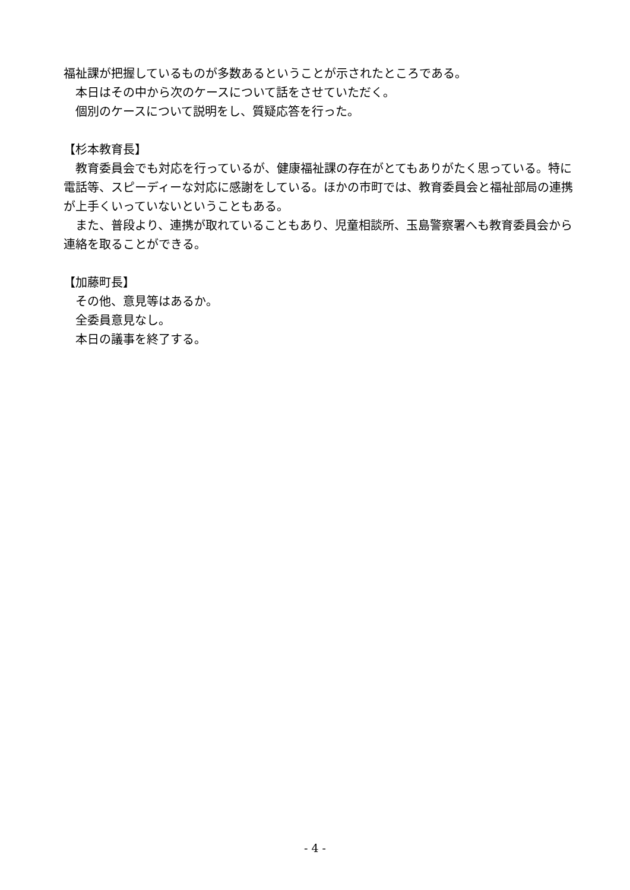福祉課が把握しているものが多数あるということが示されたところである。
　本日はその中から次のケースについて話をさせていただく。
　個別のケースについて説明をし、質疑応答を行った。
【杉本教育長】
　教育委員会でも対応を行っているが、健康福祉課の存在がとてもありがたく思っている。特に電話等、スピーディーな対応に感謝をしている。ほかの市町では、教育委員会と福祉部局の連携が上手くいっていないということもある。
　また、普段より、連携が取れていることもあり、児童相談所、玉島警察署へも教育委員会から連絡を取ることができる。
【加藤町長】
　その他、意見等はあるか。
　全委員意見なし。
　本日の議事を終了する。
- 4 -